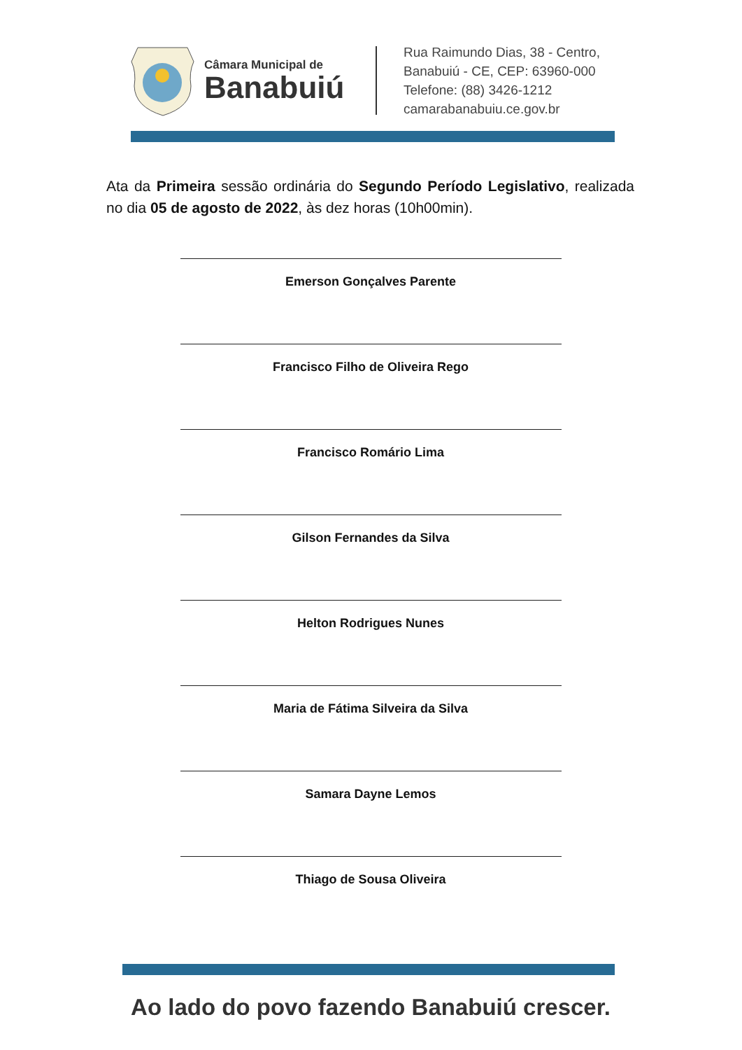Câmara Municipal de
Banabuiú
Rua Raimundo Dias, 38 - Centro,
Banabuiú - CE, CEP: 63960-000
Telefone: (88) 3426-1212
camarabanabuiu.ce.gov.br
Ata da Primeira sessão ordinária do Segundo Período Legislativo, realizada no dia 05 de agosto de 2022, às dez horas (10h00min).
Emerson Gonçalves Parente
Francisco Filho de Oliveira Rego
Francisco Romário Lima
Gilson Fernandes da Silva
Helton Rodrigues Nunes
Maria de Fátima Silveira da Silva
Samara Dayne Lemos
Thiago de Sousa Oliveira
Ao lado do povo fazendo Banabuiú crescer.